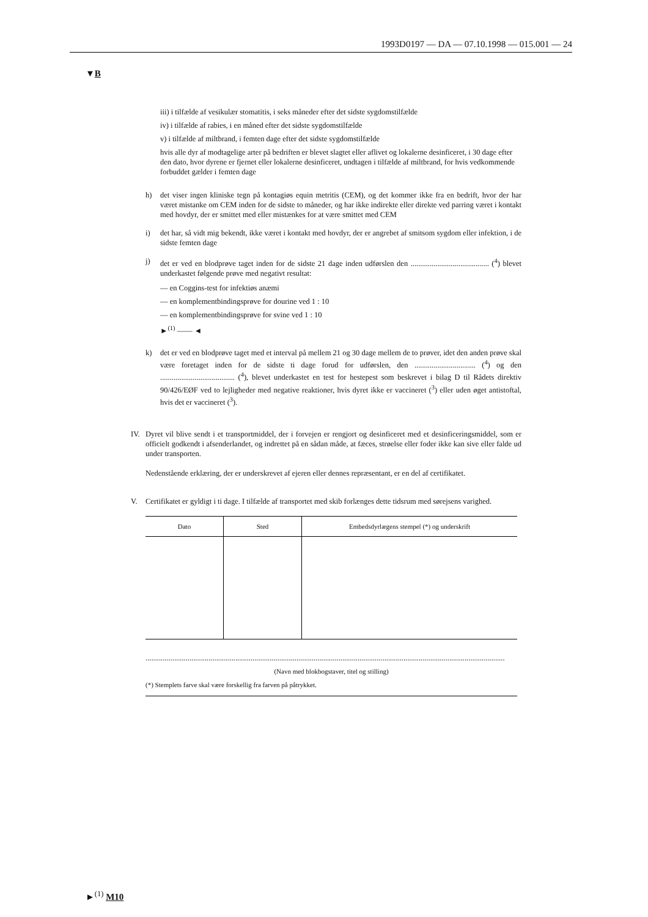1993D0197 — DA — 07.10.1998 — 015.001 — 24
▼B
iii) i tilfælde af vesikulær stomatitis, i seks måneder efter det sidste sygdomstilfælde
iv) i tilfælde af rabies, i en måned efter det sidste sygdomstilfælde
v) i tilfælde af miltbrand, i femten dage efter det sidste sygdomstilfælde
hvis alle dyr af modtagelige arter på bedriften er blevet slagtet eller aflivet og lokalerne desinficeret, i 30 dage efter den dato, hvor dyrene er fjernet eller lokalerne desinficeret, undtagen i tilfælde af miltbrand, for hvis vedkommende forbuddet gælder i femten dage
h) det viser ingen kliniske tegn på kontagiøs equin metritis (CEM), og det kommer ikke fra en bedrift, hvor der har været mistanke om CEM inden for de sidste to måneder, og har ikke indirekte eller direkte ved parring været i kontakt med hovdyr, der er smittet med eller mistænkes for at være smittet med CEM
i) det har, så vidt mig bekendt, ikke været i kontakt med hovdyr, der er angrebet af smitsom sygdom eller infektion, i de sidste femten dage
j) det er ved en blodprøve taget inden for de sidste 21 dage inden udførslen den ......................................... (<sup>4</sup>) blevet underkastet følgende prøve med negativt resultat:
— en Coggins-test for infektiøs anæmi
— en komplementbindingsprøve for dourine ved 1 : 10
— en komplementbindingsprøve for svine ved 1 : 10
►<sup>(1)</sup> —— ◄
k) det er ved en blodprøve taget med et interval på mellem 21 og 30 dage mellem de to prøver, idet den anden prøve skal være foretaget inden for de sidste ti dage forud for udførslen, den ................................ (<sup>4</sup>) og den ....................................... (<sup>4</sup>), blevet underkastet en test for hestepest som beskrevet i bilag D til Rådets direktiv 90/426/EØF ved to lejligheder med negative reaktioner, hvis dyret ikke er vaccineret (<sup>3</sup>) eller uden øget antistoftal, hvis det er vaccineret (<sup>3</sup>).
IV. Dyret vil blive sendt i et transportmiddel, der i forvejen er rengjort og desinficeret med et desinficeringsmiddel, som er officielt godkendt i afsenderlandet, og indrettet på en sådan måde, at fæces, strøelse eller foder ikke kan sive eller falde ud under transporten.
Nedenstående erklæring, der er underskrevet af ejeren eller dennes repræsentant, er en del af certifikatet.
V. Certifikatet er gyldigt i ti dage. I tilfælde af transportet med skib forlænges dette tidsrum med sørejsens varighed.
| Dato | Sted | Embedsdyrlægens stempel (*) og underskrift |
| --- | --- | --- |
............................................................................................................................................................................................
(Navn med blokbogstaver, titel og stilling)
(*) Stemplets farve skal være forskellig fra farven på påtrykket.
►<sup>(1)</sup> M10